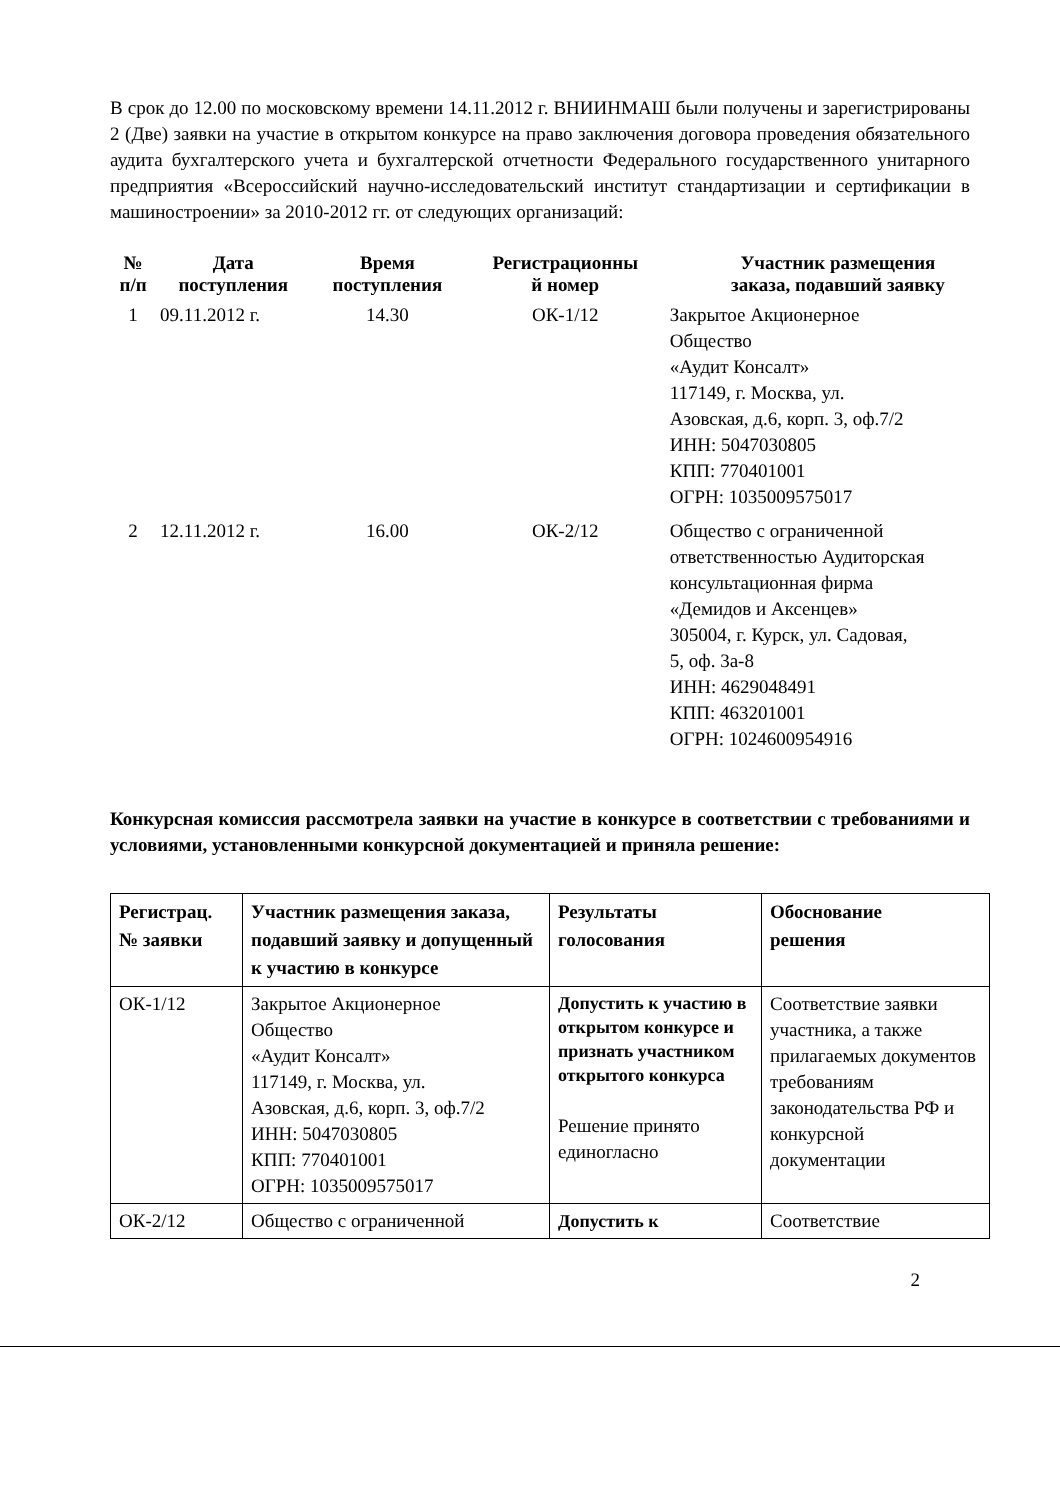В срок до 12.00 по московскому времени 14.11.2012 г. ВНИИНМАШ были получены и зарегистрированы 2 (Две) заявки на участие в открытом конкурсе на право заключения договора проведения обязательного аудита бухгалтерского учета и бухгалтерской отчетности Федерального государственного унитарного предприятия «Всероссийский научно-исследовательский институт стандартизации и сертификации в машиностроении» за 2010-2012 гг. от следующих организаций:
| № п/п | Дата поступления | Время поступления | Регистрационны й номер | Участник размещения заказа, подавший заявку |
| --- | --- | --- | --- | --- |
| 1 | 09.11.2012 г. | 14.30 | ОК-1/12 | Закрытое Акционерное Общество «Аудит Консалт» 117149, г. Москва, ул. Азовская, д.6, корп. 3, оф.7/2 ИНН: 5047030805 КПП: 770401001 ОГРН: 1035009575017 |
| 2 | 12.11.2012 г. | 16.00 | ОК-2/12 | Общество с ограниченной ответственностью Аудиторская консультационная фирма «Демидов и Аксенцев» 305004, г. Курск, ул. Садовая, 5, оф. 3а-8 ИНН: 4629048491 КПП: 463201001 ОГРН: 1024600954916 |
Конкурсная комиссия рассмотрела заявки на участие в конкурсе в соответствии с требованиями и условиями, установленными конкурсной документацией и приняла решение:
| Регистрац. № заявки | Участник размещения заказа, подавший заявку и допущенный к участию в конкурсе | Результаты голосования | Обоснование решения |
| --- | --- | --- | --- |
| ОК-1/12 | Закрытое Акционерное Общество «Аудит Консалт» 117149, г. Москва, ул. Азовская, д.6, корп. 3, оф.7/2 ИНН: 5047030805 КПП: 770401001 ОГРН: 1035009575017 | Допустить к участию в открытом конкурсе и признать участником открытого конкурса Решение принято единогласно | Соответствие заявки участника, а также прилагаемых документов требованиям законодательства РФ и конкурсной документации |
| ОК-2/12 | Общество с ограниченной | Допустить к | Соответствие |
2